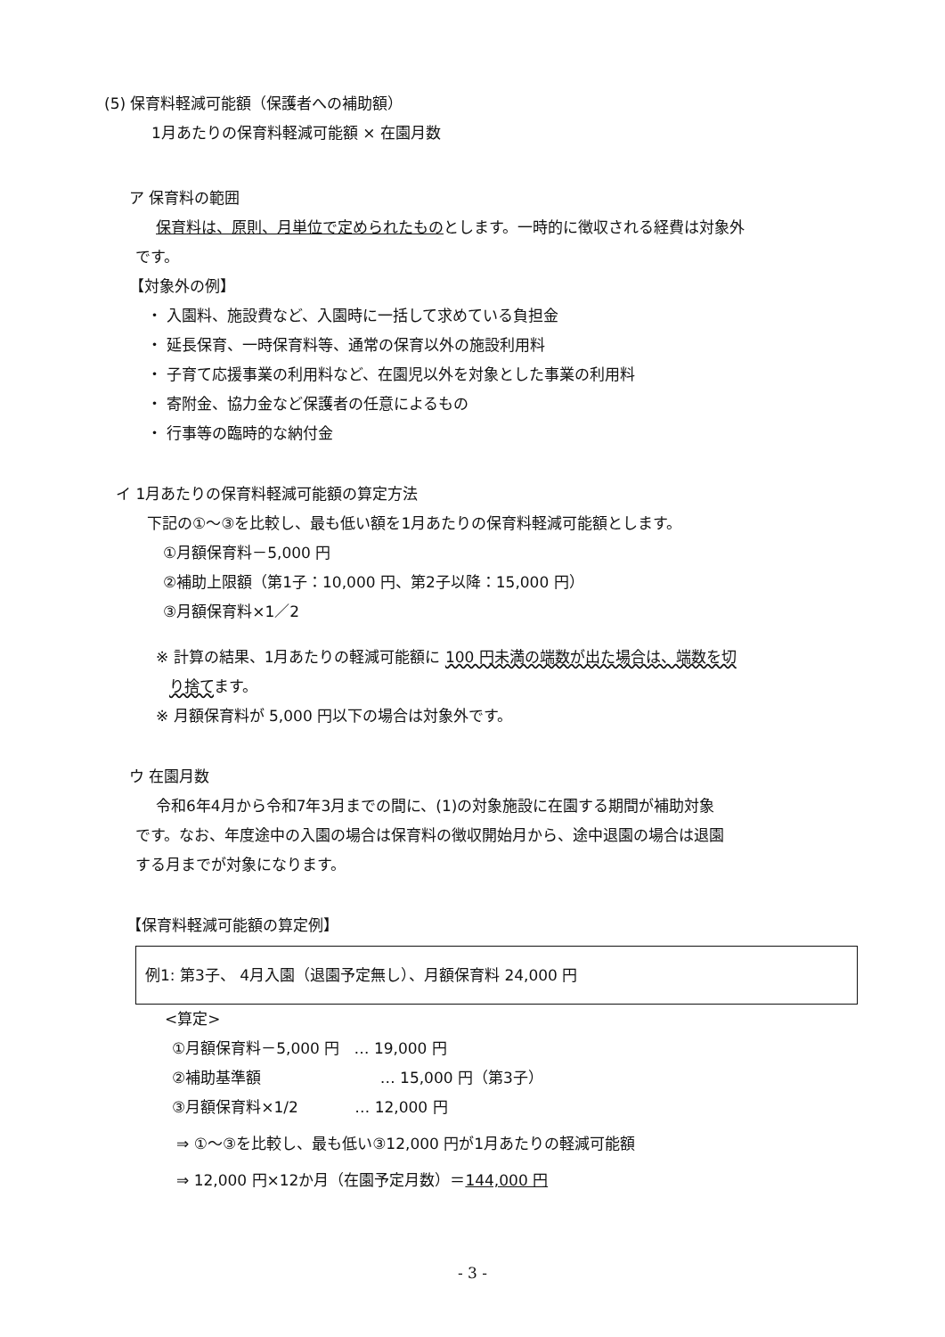(5) 保育料軽減可能額（保護者への補助額）
1月あたりの保育料軽減可能額 × 在園月数
ア 保育料の範囲
保育料は、原則、月単位で定められたものとします。一時的に徴収される経費は対象外
です。
【対象外の例】
・ 入園料、施設費など、入園時に一括して求めている負担金
・ 延長保育、一時保育料等、通常の保育以外の施設利用料
・ 子育て応援事業の利用料など、在園児以外を対象とした事業の利用料
・ 寄附金、協力金など保護者の任意によるもの
・ 行事等の臨時的な納付金
イ 1月あたりの保育料軽減可能額の算定方法
下記の①～③を比較し、最も低い額を1月あたりの保育料軽減可能額とします。
①月額保育料－5,000 円
②補助上限額（第1子：10,000 円、第2子以降：15,000 円）
③月額保育料×1／2
※ 計算の結果、1月あたりの軽減可能額に 100 円未満の端数が出た場合は、端数を切
り捨てます。
※ 月額保育料が 5,000 円以下の場合は対象外です。
ウ 在園月数
令和6年4月から令和7年3月までの間に、(1)の対象施設に在園する期間が補助対象
です。なお、年度途中の入園の場合は保育料の徴収開始月から、途中退園の場合は退園
する月までが対象になります。
【保育料軽減可能額の算定例】
例1: 第3子、 4月入園（退園予定無し）、月額保育料 24,000 円
<算定>
①月額保育料－5,000 円 … 19,000 円
②補助基準額 … 15,000 円（第3子）
③月額保育料×1/2 … 12,000 円
⇒ ①～③を比較し、最も低い③12,000 円が1月あたりの軽減可能額
⇒ 12,000 円×12か月（在園予定月数）＝144,000 円
- 3 -